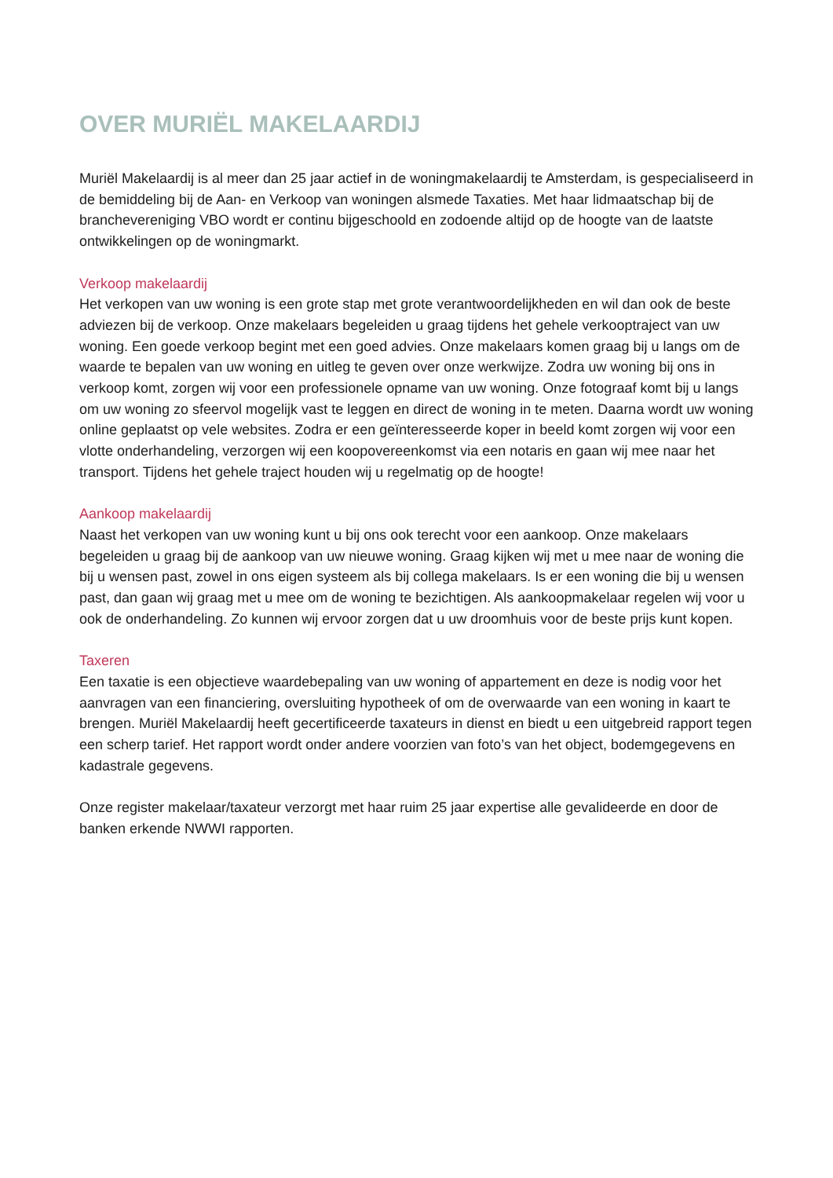OVER MURIËL MAKELAARDIJ
Muriël Makelaardij is al meer dan 25 jaar actief in de woningmakelaardij te Amsterdam, is gespecialiseerd in de bemiddeling bij de Aan- en Verkoop van woningen alsmede Taxaties. Met haar lidmaatschap bij de branchevereniging VBO wordt er continu bijgeschoold en zodoende altijd op de hoogte van de laatste ontwikkelingen op de woningmarkt.
Verkoop makelaardij
Het verkopen van uw woning is een grote stap met grote verantwoordelijkheden en wil dan ook de beste adviezen bij de verkoop. Onze makelaars begeleiden u graag tijdens het gehele verkooptraject van uw woning. Een goede verkoop begint met een goed advies. Onze makelaars komen graag bij u langs om de waarde te bepalen van uw woning en uitleg te geven over onze werkwijze. Zodra uw woning bij ons in verkoop komt, zorgen wij voor een professionele opname van uw woning. Onze fotograaf komt bij u langs om uw woning zo sfeervol mogelijk vast te leggen en direct de woning in te meten. Daarna wordt uw woning online geplaatst op vele websites. Zodra er een geïnteresseerde koper in beeld komt zorgen wij voor een vlotte onderhandeling, verzorgen wij een koopovereenkomst via een notaris en gaan wij mee naar het transport. Tijdens het gehele traject houden wij u regelmatig op de hoogte!
Aankoop makelaardij
Naast het verkopen van uw woning kunt u bij ons ook terecht voor een aankoop. Onze makelaars begeleiden u graag bij de aankoop van uw nieuwe woning. Graag kijken wij met u mee naar de woning die bij u wensen past, zowel in ons eigen systeem als bij collega makelaars. Is er een woning die bij u wensen past, dan gaan wij graag met u mee om de woning te bezichtigen. Als aankoopmakelaar regelen wij voor u ook de onderhandeling. Zo kunnen wij ervoor zorgen dat u uw droomhuis voor de beste prijs kunt kopen.
Taxeren
Een taxatie is een objectieve waardebepaling van uw woning of appartement en deze is nodig voor het aanvragen van een financiering, oversluiting hypotheek of om de overwaarde van een woning in kaart te brengen. Muriël Makelaardij heeft gecertificeerde taxateurs in dienst en biedt u een uitgebreid rapport tegen een scherp tarief. Het rapport wordt onder andere voorzien van foto’s van het object, bodemgegevens en kadastrale gegevens.
Onze register makelaar/taxateur verzorgt met haar ruim 25 jaar expertise alle gevalideerde en door de banken erkende NWWI rapporten.